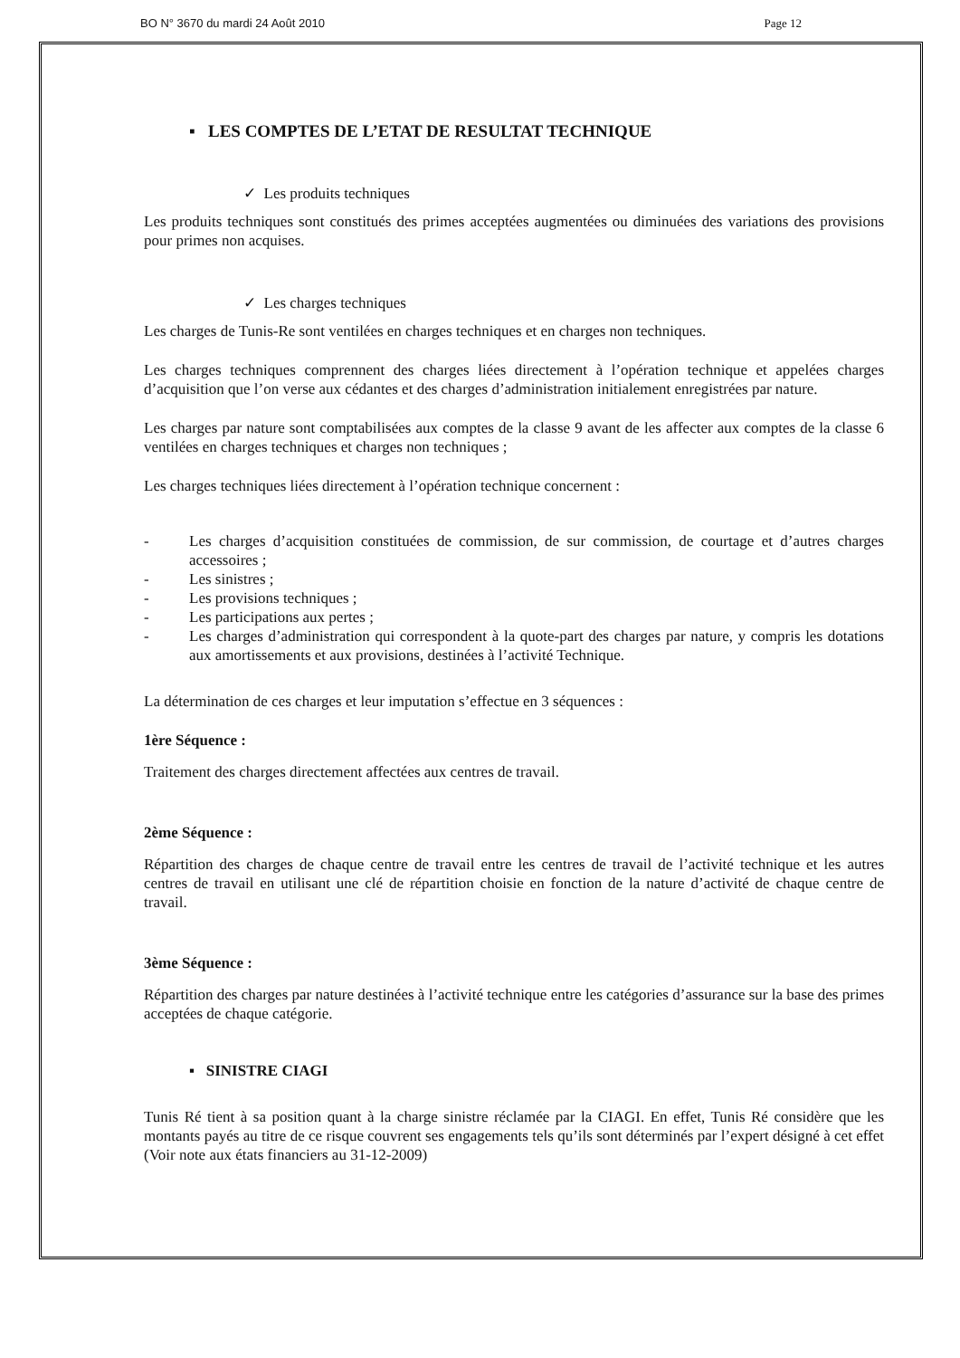BO N° 3670 du mardi 24 Août 2010 Page 12
▪ LES COMPTES DE L’ETAT DE RESULTAT TECHNIQUE
✓ Les produits techniques
Les produits techniques sont constitués des primes acceptées augmentées ou diminuées des variations des provisions pour primes non acquises.
✓ Les charges techniques
Les charges de Tunis-Re sont ventilées en charges techniques et en charges non techniques.
Les charges techniques comprennent des charges liées directement à l’opération technique et appelées charges d’acquisition que l’on verse aux cédantes et des charges d’administration initialement enregistrées par nature.
Les charges par nature sont comptabilisées aux comptes de la classe 9 avant de les affecter aux comptes de la classe 6 ventilées en charges techniques et charges non techniques ;
Les charges techniques liées directement à l’opération technique concernent :
- Les charges d’acquisition constituées de commission, de sur commission, de courtage et d’autres charges accessoires ;
- Les sinistres ;
- Les provisions techniques ;
- Les participations aux pertes ;
- Les charges d’administration qui correspondent à la quote-part des charges par nature, y compris les dotations aux amortissements et aux provisions, destinées à l’activité Technique.
La détermination de ces charges et leur imputation s’effectue en 3 séquences :
1ère Séquence :
Traitement des charges directement affectées aux centres de travail.
2ème Séquence :
Répartition des charges de chaque centre de travail entre les centres de travail de l’activité technique et les autres centres de travail en utilisant une clé de répartition choisie en fonction de la nature d’activité de chaque centre de travail.
3ème Séquence :
Répartition des charges par nature destinées à l’activité technique entre les catégories d’assurance sur la base des primes acceptées de chaque catégorie.
▪ SINISTRE CIAGI
Tunis Ré tient à sa position quant à la charge sinistre réclamée par la CIAGI. En effet, Tunis Ré considère que les montants payés au titre de ce risque couvrent ses engagements tels qu’ils sont déterminés par l’expert désigné à cet effet (Voir note aux états financiers au 31-12-2009)